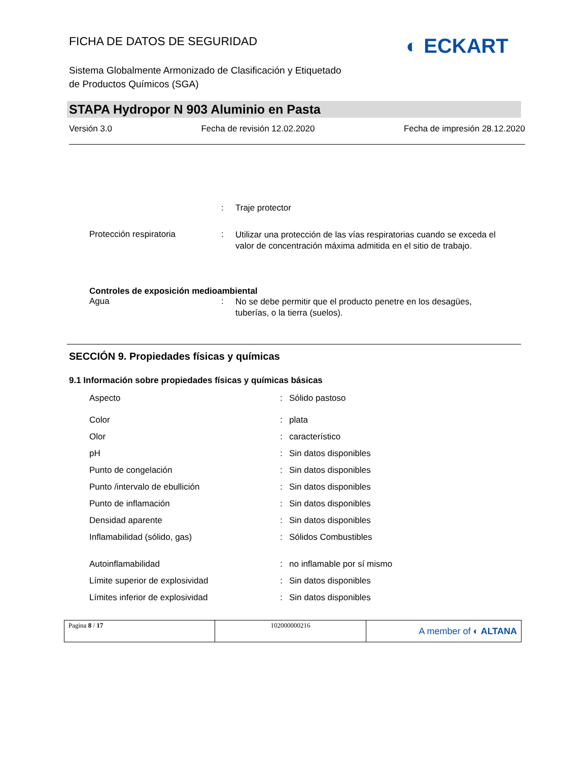FICHA DE DATOS DE SEGURIDAD
◐ ECKART
Sistema Globalmente Armonizado de Clasificación y Etiquetado
de Productos Químicos (SGA)
STAPA Hydropor N 903 Aluminio en Pasta
Versión 3.0 Fecha de revisión 12.02.2020 Fecha de impresión 28.12.2020
| | : | Traje protector |
| Protección respiratoria | : | Utilizar una protección de las vías respiratorias cuando se exceda el valor de concentración máxima admitida en el sitio de trabajo. |
| Controles de exposición medioambiental | | |
| Agua | : | No se debe permitir que el producto penetre en los desagües, tuberías, o la tierra (suelos). |
SECCIÓN 9. Propiedades físicas y químicas
9.1 Información sobre propiedades físicas y químicas básicas
| Aspecto | : | Sólido pastoso |
| Color | : | plata |
| Olor | : | característico |
| pH | : | Sin datos disponibles |
| Punto de congelación | : | Sin datos disponibles |
| Punto /intervalo de ebullición | : | Sin datos disponibles |
| Punto de inflamación | : | Sin datos disponibles |
| Densidad aparente | : | Sin datos disponibles |
| Inflamabilidad (sólido, gas) | : | Sólidos Combustibles |
| Autoinflamabilidad | : | no inflamable por sí mismo |
| Límite superior de explosividad | : | Sin datos disponibles |
| Límites inferior de explosividad | : | Sin datos disponibles |
| Pagina 8 / 17 | 102000000216 | A member of ◐ ALTANA |